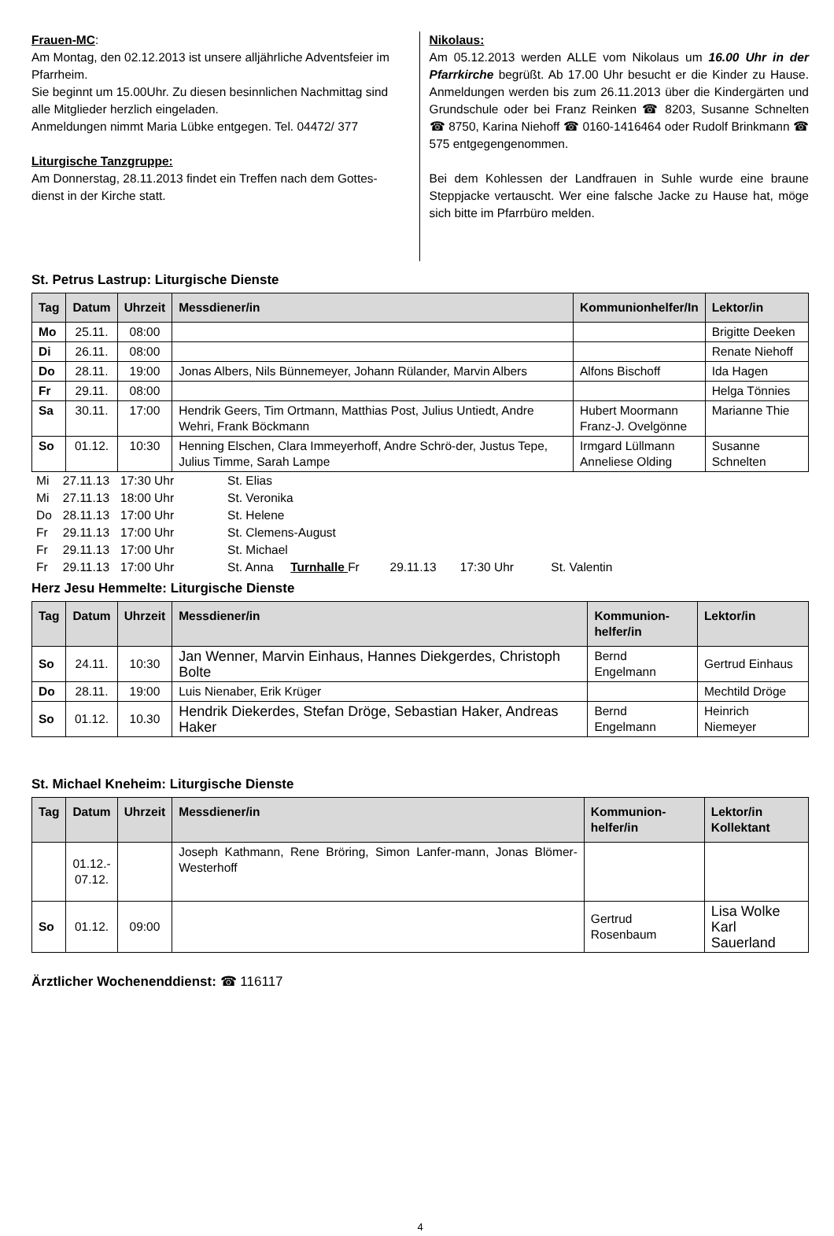Frauen-MC:
Am Montag, den 02.12.2013 ist unsere alljährliche Adventsfeier im Pfarrheim.
Sie beginnt um 15.00Uhr. Zu diesen besinnlichen Nachmittag sind alle Mitglieder herzlich eingeladen.
Anmeldungen nimmt Maria Lübke entgegen. Tel. 04472/ 377
Liturgische Tanzgruppe:
Am Donnerstag, 28.11.2013 findet ein Treffen nach dem Gottes-dienst in der Kirche statt.
Nikolaus:
Am 05.12.2013 werden ALLE vom Nikolaus um 16.00 Uhr in der Pfarrkirche begrüßt. Ab 17.00 Uhr besucht er die Kinder zu Hause. Anmeldungen werden bis zum 26.11.2013 über die Kindergärten und Grundschule oder bei Franz Reinken ☎ 8203, Susanne Schnelten ☎ 8750, Karina Niehoff ☎ 0160-1416464 oder Rudolf Brinkmann ☎ 575 entgegengenommen.
Bei dem Kohlessen der Landfrauen in Suhle wurde eine braune Steppjacke vertauscht. Wer eine falsche Jacke zu Hause hat, möge sich bitte im Pfarrbüro melden.
St. Petrus Lastrup: Liturgische Dienste
| Tag | Datum | Uhrzeit | Messdiener/in | Kommunionhelfer/In | Lektor/in |
| --- | --- | --- | --- | --- | --- |
| Mo | 25.11. | 08:00 | | | Brigitte Deeken |
| Di | 26.11. | 08:00 | | | Renate Niehoff |
| Do | 28.11. | 19:00 | Jonas Albers, Nils Bünnemeyer, Johann Rülander, Marvin Albers | Alfons Bischoff | Ida Hagen |
| Fr | 29.11. | 08:00 | | | Helga Tönnies |
| Sa | 30.11. | 17:00 | Hendrik Geers, Tim Ortmann, Matthias Post, Julius Untiedt, Andre Wehri, Frank Böckmann | Hubert Moormann Franz-J. Ovelgönne | Marianne Thie |
| So | 01.12. | 10:30 | Henning Elschen, Clara Immeyerhoff, Andre Schrö-der, Justus Tepe, Julius Timme, Sarah Lampe | Irmgard Lüllmann Anneliese Olding | Susanne Schnelten |
| Mi | 27.11.13 | 17:30 Uhr | St. Elias |
| Mi | 27.11.13 | 18:00 Uhr | St. Veronika |
| Do | 28.11.13 | 17:00 Uhr | St. Helene |
| Fr | 29.11.13 | 17:00 Uhr | St. Clemens-August |
| Fr | 29.11.13 | 17:00 Uhr | St. Michael |
| Fr | 29.11.13 | 17:00 Uhr | St. Anna Turnhalle Fr 29.11.13 17:30 Uhr St. Valentin |
Herz Jesu Hemmelte: Liturgische Dienste
| Tag | Datum | Uhrzeit | Messdiener/in | Kommunion- helfer/in | Lektor/in |
| --- | --- | --- | --- | --- | --- |
| So | 24.11. | 10:30 | Jan Wenner, Marvin Einhaus, Hannes Diekgerdes, Christoph Bolte | Bernd Engelmann | Gertrud Einhaus |
| Do | 28.11. | 19:00 | Luis Nienaber, Erik Krüger | | Mechtild Dröge |
| So | 01.12. | 10.30 | Hendrik Diekerdes, Stefan Dröge, Sebastian Haker, Andreas Haker | Bernd Engelmann | Heinrich Niemeyer |
St. Michael Kneheim: Liturgische Dienste
| Tag | Datum | Uhrzeit | Messdiener/in | Kommunion- helfer/in | Lektor/in Kollektant |
| --- | --- | --- | --- | --- | --- |
| | 01.12.- 07.12. | | Joseph Kathmann, Rene Bröring, Simon Lanfer-mann, Jonas Blömer-Westerhoff | | |
| So | 01.12. | 09:00 | | Gertrud Rosenbaum | Lisa Wolke Karl Sauerland |
Ärztlicher Wochenenddienst: ☎ 116117
4